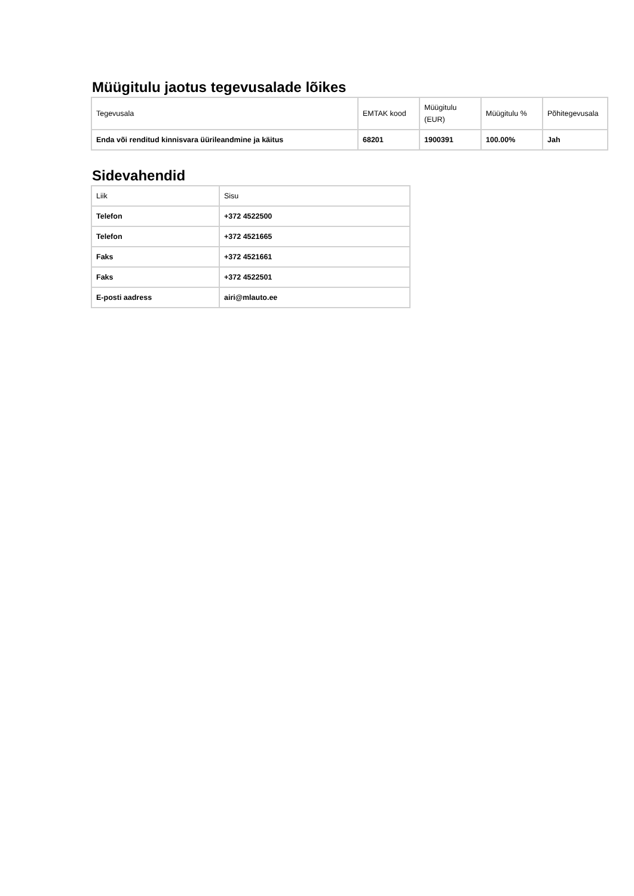Müügitulu jaotus tegevusalade lõikes
| Tegevusala | EMTAK kood | Müügitulu (EUR) | Müügitulu % | Põhitegevusala |
| --- | --- | --- | --- | --- |
| Enda või renditud kinnisvara üürileandmine ja käitus | 68201 | 1900391 | 100.00% | Jah |
Sidevahendid
| Liik | Sisu |
| --- | --- |
| Telefon | +372 4522500 |
| Telefon | +372 4521665 |
| Faks | +372 4521661 |
| Faks | +372 4522501 |
| E-posti aadress | airi@mlauto.ee |